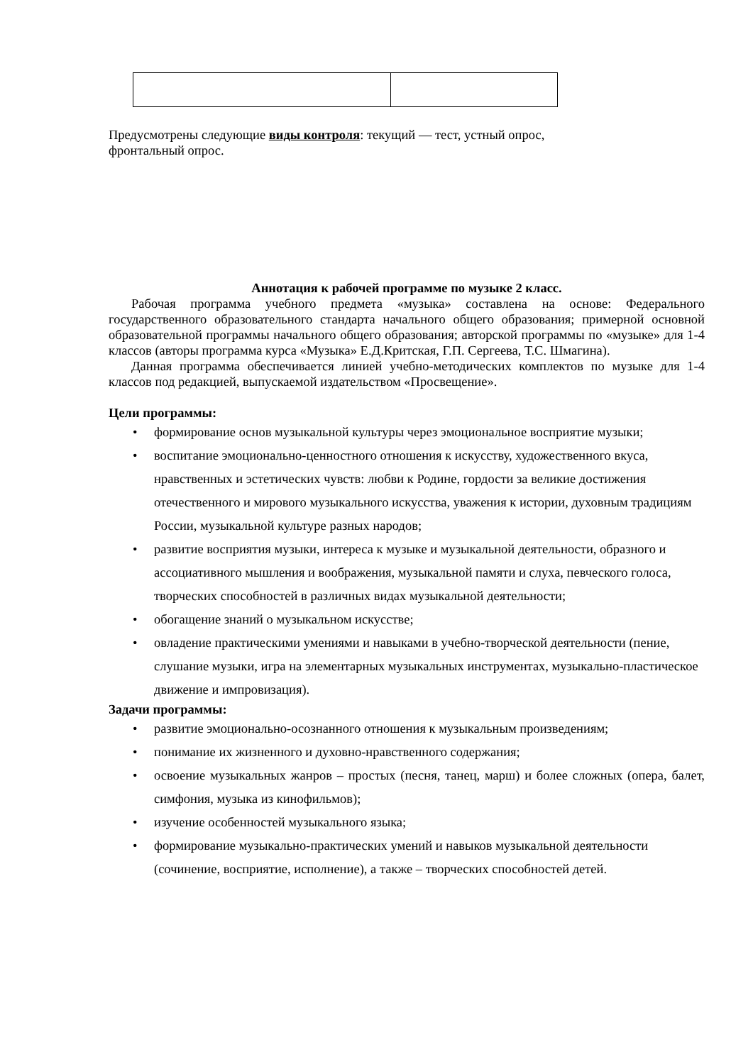Предусмотрены следующие виды контроля: текущий — тест, устный опрос,
фронтальный опрос.
Аннотация к рабочей программе по музыке 2 класс.
Рабочая программа учебного предмета «музыка» составлена на основе: Федерального государственного образовательного стандарта начального общего образования; примерной основной образовательной программы начального общего образования; авторской программы по «музыке» для 1-4 классов (авторы программа курса «Музыка» Е.Д.Критская, Г.П. Сергеева, Т.С. Шмагина).
Данная программа обеспечивается линией учебно-методических комплектов по музыке для 1-4 классов под редакцией, выпускаемой издательством «Просвещение».
Цели программы:
• формирование основ музыкальной культуры через эмоциональное восприятие музыки;
• воспитание эмоционально-ценностного отношения к искусству, художественного вкуса, нравственных и эстетических чувств: любви к Родине, гордости за великие достижения отечественного и мирового музыкального искусства, уважения к истории, духовным традициям России, музыкальной культуре разных народов;
• развитие восприятия музыки, интереса к музыке и музыкальной деятельности, образного и ассоциативного мышления и воображения, музыкальной памяти и слуха, певческого голоса, творческих способностей в различных видах музыкальной деятельности;
• обогащение знаний о музыкальном искусстве;
• овладение практическими умениями и навыками в учебно-творческой деятельности (пение, слушание музыки, игра на элементарных музыкальных инструментах, музыкально-пластическое движение и импровизация).
Задачи программы:
• развитие эмоционально-осознанного отношения к музыкальным произведениям;
• понимание их жизненного и духовно-нравственного содержания;
• освоение музыкальных жанров – простых (песня, танец, марш) и более сложных (опера, балет, симфония, музыка из кинофильмов);
• изучение особенностей музыкального языка;
• формирование музыкально-практических умений и навыков музыкальной деятельности (сочинение, восприятие, исполнение), а также – творческих способностей детей.